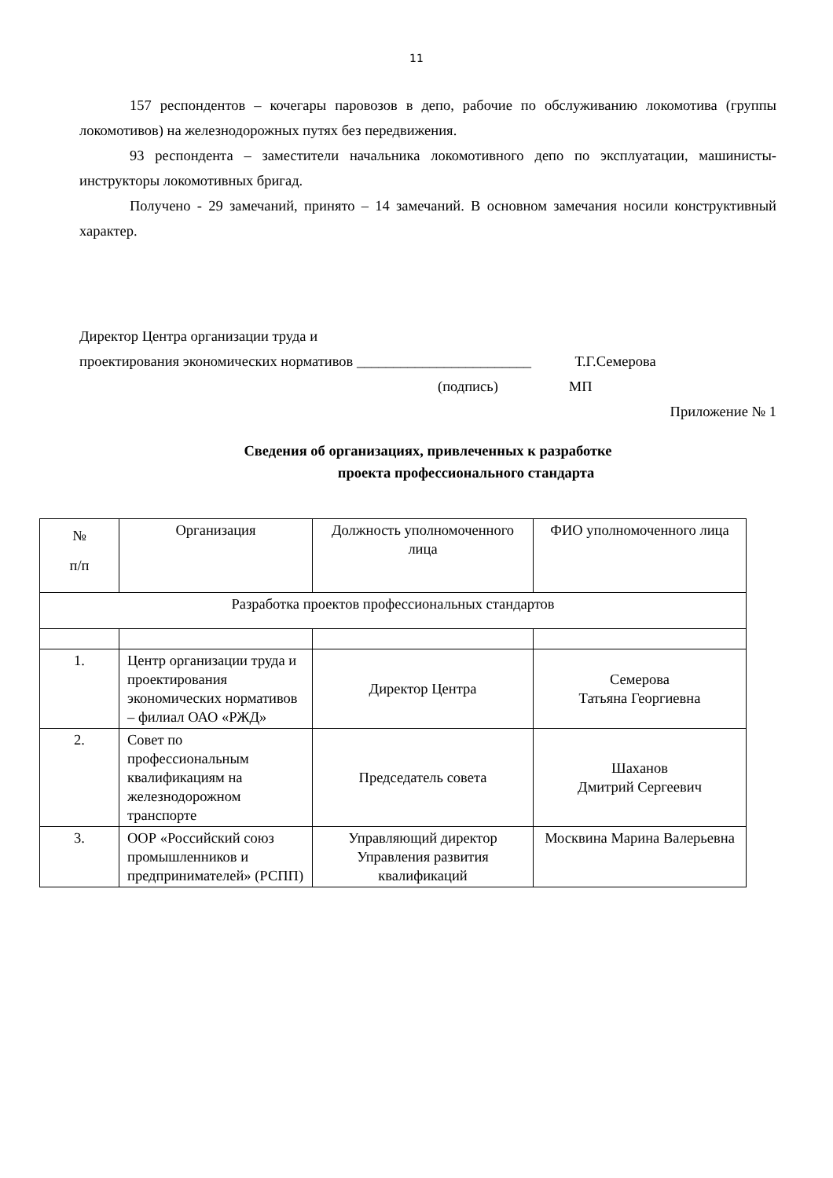11
157 респондентов – кочегары паровозов в депо, рабочие по обслуживанию локомотива (группы локомотивов) на железнодорожных путях без передвижения.
93 респондента – заместители начальника локомотивного депо по эксплуатации, машинисты-инструкторы локомотивных бригад.
Получено - 29 замечаний, принято – 14 замечаний. В основном замечания носили конструктивный характер.
Директор Центра организации труда и
проектирования экономических нормативов ________________________ Т.Г.Семерова
(подпись) МП
Приложение № 1
Сведения об организациях, привлеченных к разработке
проекта профессионального стандарта
| № п/п | Организация | Должность уполномоченного лица | ФИО уполномоченного лица |
| Разработка проектов профессиональных стандартов | | | |
| 1. | Центр организации труда и проектирования экономических нормативов – филиал ОАО «РЖД» | Директор Центра | Семерова Татьяна Георгиевна |
| 2. | Совет по профессиональным квалификациям на железнодорожном транспорте | Председатель совета | Шаханов Дмитрий Сергеевич |
| 3. | ООР «Российский союз промышленников и предпринимателей» (РСПП) | Управляющий директор Управления развития квалификаций | Москвина Марина Валерьевна |